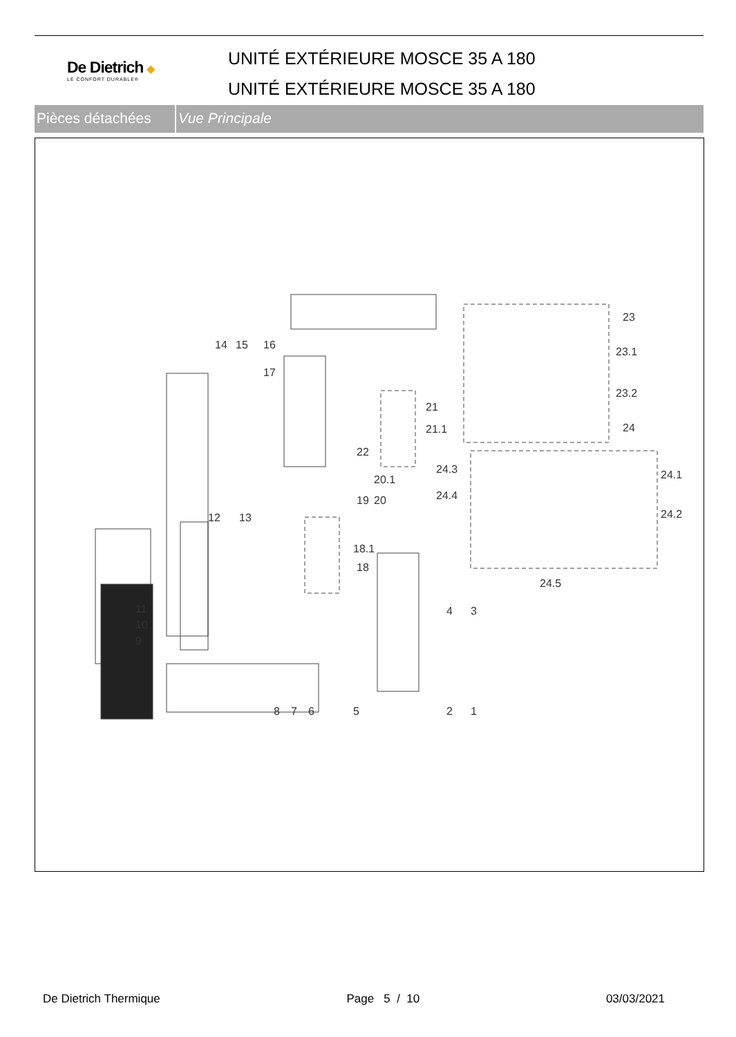De Dietrich ◆
LE CONFORT DURABLE®
UNITÉ EXTÉRIEURE MOSCE 35 A 180
UNITÉ EXTÉRIEURE MOSCE 35 A 180
Pièces détachées
Vue Principale
23
23.1
23.2
24
24.1
24.2
24.3
24.4
24.5
14 15 16
17
21
21.1
22
20.1
19 20
12 13
18.1
18
11
10
9
4 3
8 7 6 5 2 1
De Dietrich Thermique Page 5 / 10 03/03/2021